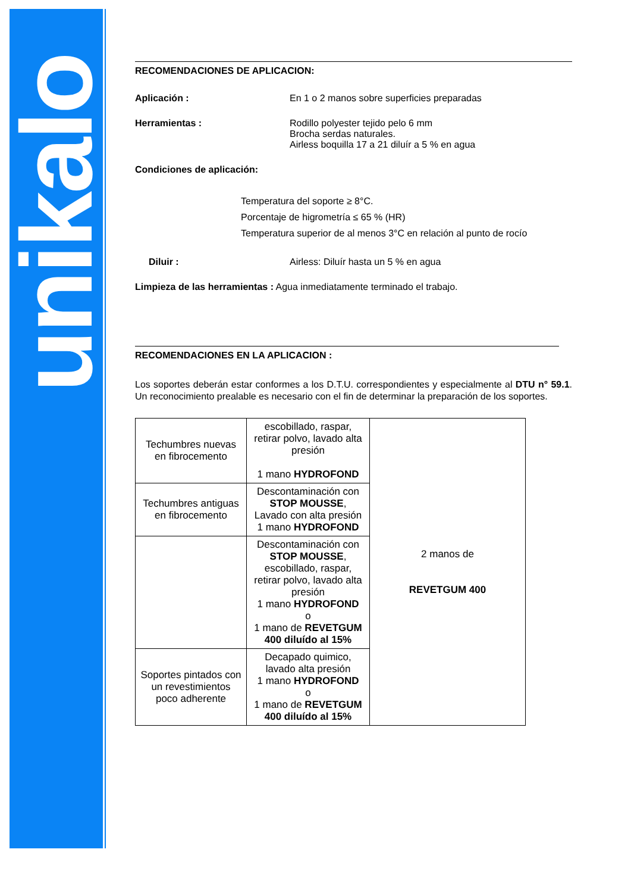unikalo
RECOMENDACIONES DE APLICACION:
Aplicación : En 1 o 2 manos sobre superficies preparadas
Herramientas : Rodillo polyester tejido pelo 6 mm
Brocha serdas naturales.
Airless boquilla 17 a 21 diluír a 5 % en agua
Condiciones de aplicación:
Temperatura del soporte ≥ 8°C.
Porcentaje de higrometría ≤ 65 % (HR)
Temperatura superior de al menos 3°C en relación al punto de rocío
Diluir : Airless: Diluír hasta un 5 % en agua
Limpieza de las herramientas : Agua inmediatamente terminado el trabajo.
RECOMENDACIONES EN LA APLICACION :
Los soportes deberán estar conformes a los D.T.U. correspondientes y especialmente al DTU n° 59.1. Un reconocimiento prealable es necesario con el fin de determinar la preparación de los soportes.
| Techumbres nuevas en fibrocemento | escobillado, raspar, retirar polvo, lavado alta presión 1 mano HYDROFOND | 2 manos de REVETGUM 400 |
| Techumbres antiguas en fibrocemento | Descontaminación con STOP MOUSSE , Lavado con alta presión 1 mano HYDROFOND | |
| | Descontaminación con STOP MOUSSE , escobillado, raspar, retirar polvo, lavado alta presión 1 mano HYDROFOND o 1 mano de REVETGUM 400 diluído al 15% | |
| Soportes pintados con un revestimientos poco adherente | Decapado quimico, lavado alta presión 1 mano HYDROFOND o 1 mano de REVETGUM 400 diluído al 15% | |